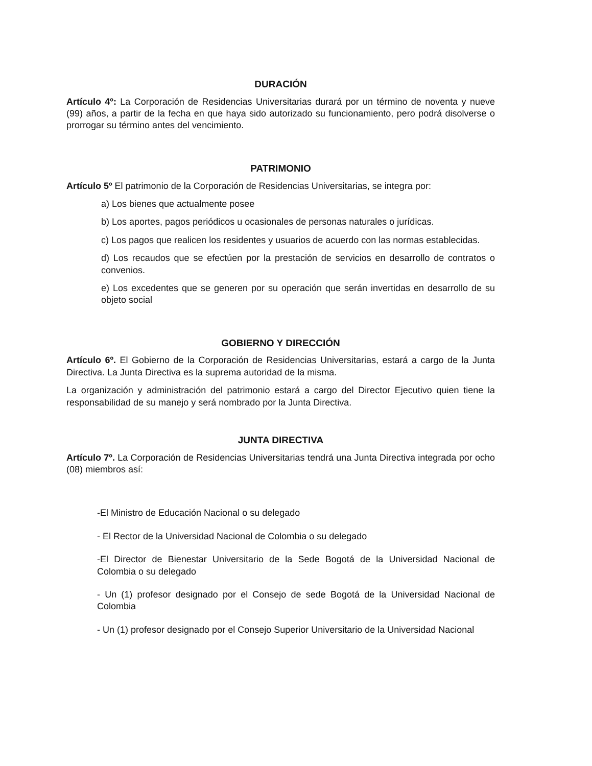DURACIÓN
Artículo 4º: La Corporación de Residencias Universitarias durará por un término de noventa y nueve (99) años, a partir de la fecha en que haya sido autorizado su funcionamiento, pero podrá disolverse o prorrogar su término antes del vencimiento.
PATRIMONIO
Artículo 5º El patrimonio de la Corporación de Residencias Universitarias, se integra por:
a) Los bienes que actualmente posee
b) Los aportes, pagos periódicos u ocasionales de personas naturales o jurídicas.
c) Los pagos que realicen los residentes y usuarios de acuerdo con las normas establecidas.
d) Los recaudos que se efectúen por la prestación de servicios en desarrollo de contratos o convenios.
e) Los excedentes que se generen por su operación que serán invertidas en desarrollo de su objeto social
GOBIERNO Y DIRECCIÓN
Artículo 6º. El Gobierno de la Corporación de Residencias Universitarias, estará a cargo de la Junta Directiva. La Junta Directiva es la suprema autoridad de la misma.
La organización y administración del patrimonio estará a cargo del Director Ejecutivo quien tiene la responsabilidad de su manejo y será nombrado por la Junta Directiva.
JUNTA DIRECTIVA
Artículo 7º. La Corporación de Residencias Universitarias tendrá una Junta Directiva integrada por ocho (08) miembros así:
-El Ministro de Educación Nacional o su delegado
- El Rector de la Universidad Nacional de Colombia o su delegado
-El Director de Bienestar Universitario de la Sede Bogotá de la Universidad Nacional de Colombia o su delegado
- Un (1) profesor designado por el Consejo de sede Bogotá de la Universidad Nacional de Colombia
- Un (1) profesor designado por el Consejo Superior Universitario de la Universidad Nacional